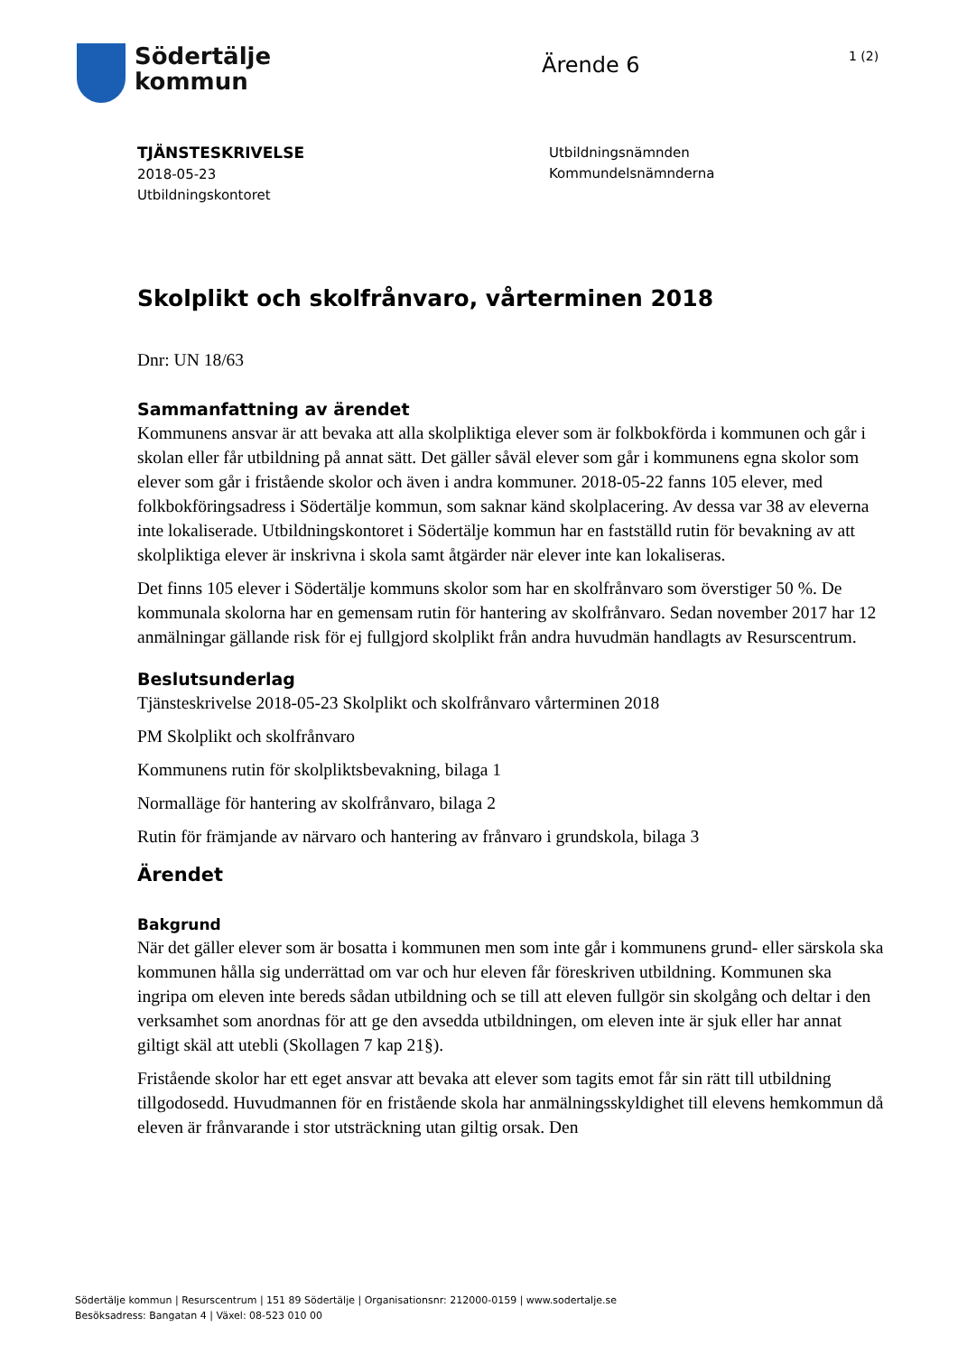Södertälje
kommun
Ärende 6
1 (2)
TJÄNSTESKRIVELSE
2018-05-23
Utbildningskontoret
Utbildningsnämnden
Kommundelsnämnderna
Skolplikt och skolfrånvaro, vårterminen 2018
Dnr: UN 18/63
Sammanfattning av ärendet
Kommunens ansvar är att bevaka att alla skolpliktiga elever som är folkbokförda i kommunen och går i skolan eller får utbildning på annat sätt. Det gäller såväl elever som går i kommunens egna skolor som elever som går i fristående skolor och även i andra kommuner. 2018-05-22 fanns 105 elever, med folkbokföringsadress i Södertälje kommun, som saknar känd skolplacering. Av dessa var 38 av eleverna inte lokaliserade. Utbildningskontoret i Södertälje kommun har en fastställd rutin för bevakning av att skolpliktiga elever är inskrivna i skola samt åtgärder när elever inte kan lokaliseras.
Det finns 105 elever i Södertälje kommuns skolor som har en skolfrånvaro som överstiger 50 %. De kommunala skolorna har en gemensam rutin för hantering av skolfrånvaro. Sedan november 2017 har 12 anmälningar gällande risk för ej fullgjord skolplikt från andra huvudmän handlagts av Resurscentrum.
Beslutsunderlag
Tjänsteskrivelse 2018-05-23 Skolplikt och skolfrånvaro vårterminen 2018
PM Skolplikt och skolfrånvaro
Kommunens rutin för skolpliktsbevakning, bilaga 1
Normalläge för hantering av skolfrånvaro, bilaga 2
Rutin för främjande av närvaro och hantering av frånvaro i grundskola, bilaga 3
Ärendet
Bakgrund
När det gäller elever som är bosatta i kommunen men som inte går i kommunens grund- eller särskola ska kommunen hålla sig underrättad om var och hur eleven får föreskriven utbildning. Kommunen ska ingripa om eleven inte bereds sådan utbildning och se till att eleven fullgör sin skolgång och deltar i den verksamhet som anordnas för att ge den avsedda utbildningen, om eleven inte är sjuk eller har annat giltigt skäl att utebli (Skollagen 7 kap 21§).
Fristående skolor har ett eget ansvar att bevaka att elever som tagits emot får sin rätt till utbildning tillgodosedd. Huvudmannen för en fristående skola har anmälningsskyldighet till elevens hemkommun då eleven är frånvarande i stor utsträckning utan giltig orsak. Den
Södertälje kommun | Resurscentrum | 151 89 Södertälje | Organisationsnr: 212000-0159 | www.sodertalje.se
Besöksadress: Bangatan 4 | Växel: 08-523 010 00